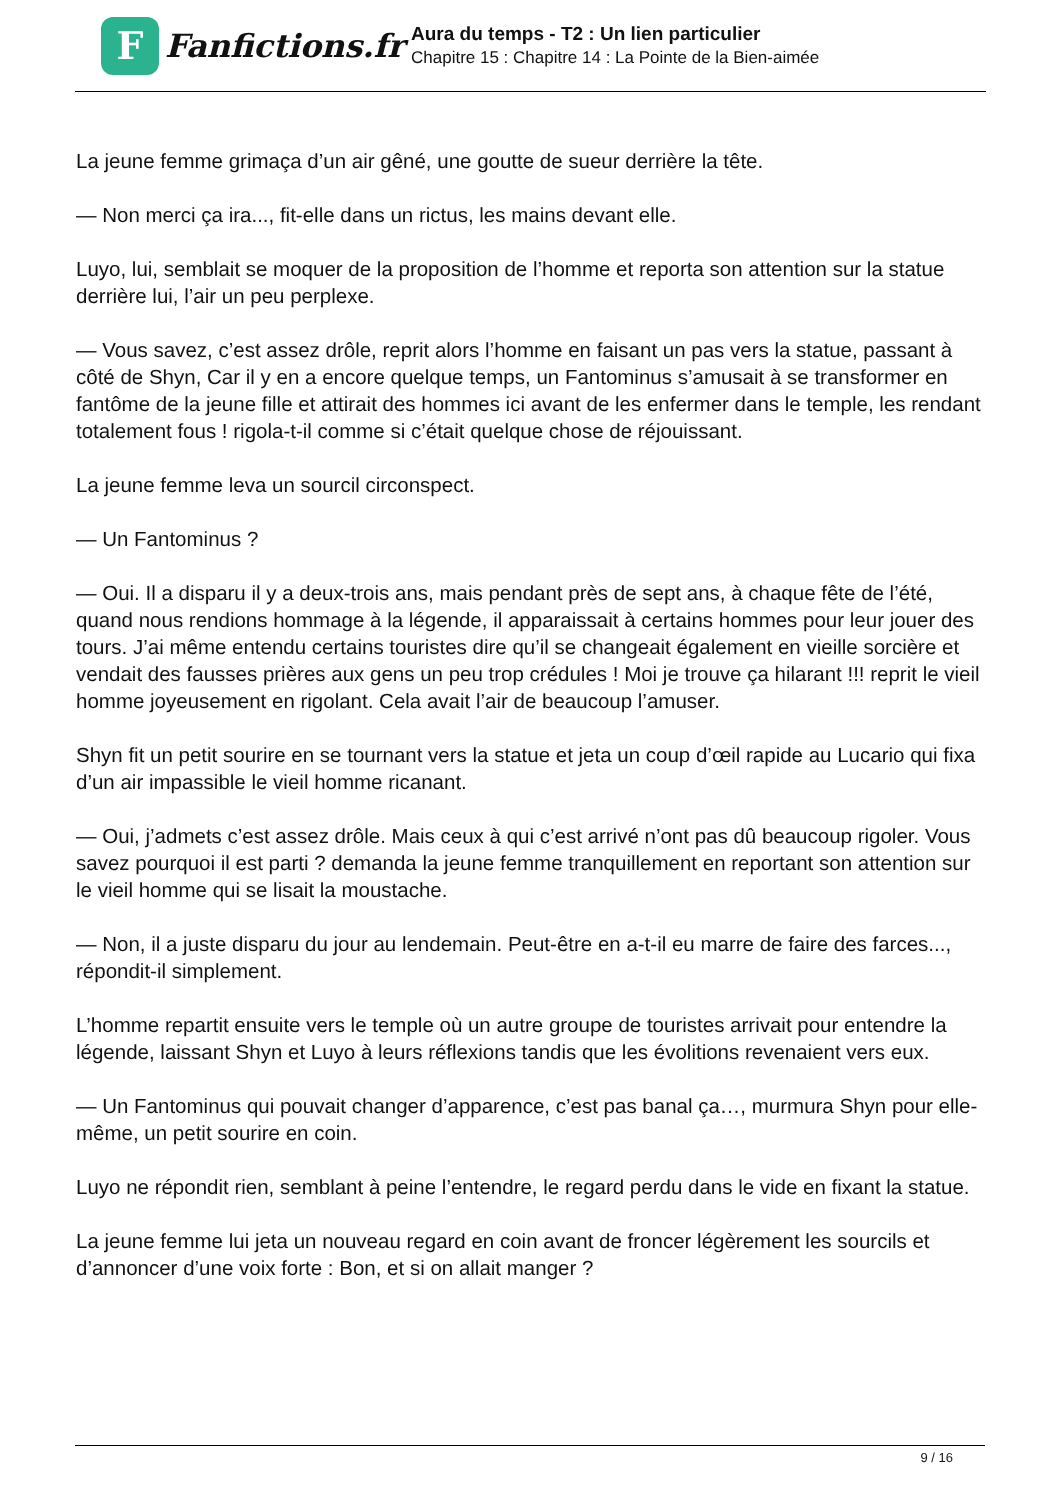F
Fanfictions.fr
Aura du temps - T2 : Un lien particulier
Chapitre 15 : Chapitre 14 : La Pointe de la Bien-aimée
La jeune femme grimaça d’un air gêné, une goutte de sueur derrière la tête.
— Non merci ça ira..., fit-elle dans un rictus, les mains devant elle.
Luyo, lui, semblait se moquer de la proposition de l’homme et reporta son attention sur la statue derrière lui, l’air un peu perplexe.
— Vous savez, c’est assez drôle, reprit alors l’homme en faisant un pas vers la statue, passant à côté de Shyn, Car il y en a encore quelque temps, un Fantominus s’amusait à se transformer en fantôme de la jeune fille et attirait des hommes ici avant de les enfermer dans le temple, les rendant totalement fous ! rigola-t-il comme si c’était quelque chose de réjouissant.
La jeune femme leva un sourcil circonspect.
— Un Fantominus ?
— Oui. Il a disparu il y a deux-trois ans, mais pendant près de sept ans, à chaque fête de l’été, quand nous rendions hommage à la légende, il apparaissait à certains hommes pour leur jouer des tours. J’ai même entendu certains touristes dire qu’il se changeait également en vieille sorcière et vendait des fausses prières aux gens un peu trop crédules ! Moi je trouve ça hilarant !!! reprit le vieil homme joyeusement en rigolant. Cela avait l’air de beaucoup l’amuser.
Shyn fit un petit sourire en se tournant vers la statue et jeta un coup d’œil rapide au Lucario qui fixa d’un air impassible le vieil homme ricanant.
— Oui, j’admets c’est assez drôle. Mais ceux à qui c’est arrivé n’ont pas dû beaucoup rigoler. Vous savez pourquoi il est parti ? demanda la jeune femme tranquillement en reportant son attention sur le vieil homme qui se lisait la moustache.
— Non, il a juste disparu du jour au lendemain. Peut-être en a-t-il eu marre de faire des farces..., répondit-il simplement.
L’homme repartit ensuite vers le temple où un autre groupe de touristes arrivait pour entendre la légende, laissant Shyn et Luyo à leurs réflexions tandis que les évolitions revenaient vers eux.
— Un Fantominus qui pouvait changer d’apparence, c’est pas banal ça…, murmura Shyn pour elle-même, un petit sourire en coin.
Luyo ne répondit rien, semblant à peine l’entendre, le regard perdu dans le vide en fixant la statue.
La jeune femme lui jeta un nouveau regard en coin avant de froncer légèrement les sourcils et d’annoncer d’une voix forte : Bon, et si on allait manger ?
9 / 16